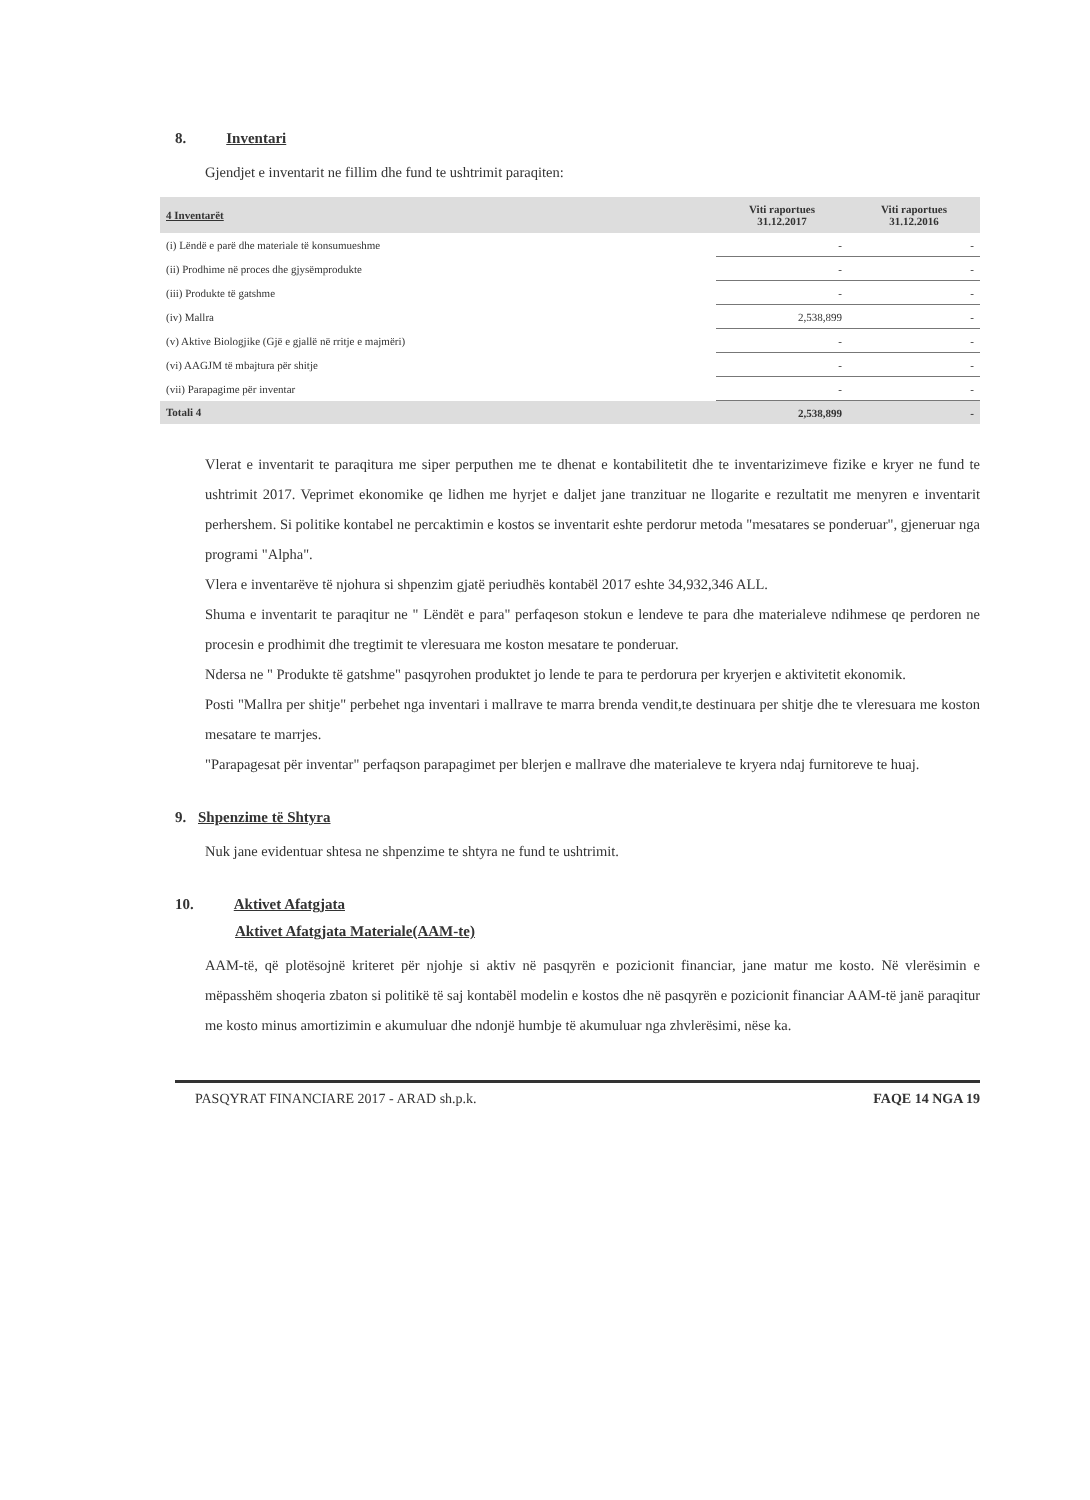8. Inventari
Gjendjet e inventarit ne fillim dhe fund te ushtrimit paraqiten:
| 4 Inventarët | Viti raportues 31.12.2017 | Viti raportues 31.12.2016 |
| --- | --- | --- |
| (i) Lëndë e parë dhe materiale të konsumueshme | - | - |
| (ii) Prodhime në proces dhe gjysëmprodukte | - | - |
| (iii) Produkte të gatshme | - | - |
| (iv) Mallra | 2,538,899 | - |
| (v) Aktive Biologjike (Gjë e gjallë në rritje e majmëri) | - | - |
| (vi) AAGJM të mbajtura për shitje | - | - |
| (vii) Parapagime për inventar | - | - |
| Totali 4 | 2,538,899 | - |
Vlerat e inventarit te paraqitura me siper perputhen me te dhenat e kontabilitetit dhe te inventarizimeve fizike e kryer ne fund te ushtrimit 2017. Veprimet ekonomike qe lidhen me hyrjet e daljet jane tranzituar ne llogarite e rezultatit me menyren e inventarit perhershem. Si politike kontabel ne percaktimin e kostos se inventarit eshte perdorur metoda "mesatares se ponderuar", gjeneruar nga programi "Alpha".
Vlera e inventarëve të njohura si shpenzim gjatë periudhës kontabël 2017 eshte 34,932,346 ALL.
Shuma e inventarit te paraqitur ne " Lëndët e para" perfaqeson stokun e lendeve te para dhe materialeve ndihmese qe perdoren ne procesin e prodhimit dhe tregtimit te vleresuara me koston mesatare te ponderuar.
Ndersa ne " Produkte të gatshme" pasqyrohen produktet jo lende te para te perdorura per kryerjen e aktivitetit ekonomik.
Posti "Mallra per shitje" perbehet nga inventari i mallrave te marra brenda vendit,te destinuara per shitje dhe te vleresuara me koston mesatare te marrjes.
"Parapagesat për inventar" perfaqson parapagimet per blerjen e mallrave dhe materialeve te kryera ndaj furnitoreve te huaj.
9. Shpenzime të Shtyra
Nuk jane evidentuar shtesa ne shpenzime te shtyra ne fund te ushtrimit.
10. Aktivet Afatgjata
Aktivet Afatgjata Materiale(AAM-te)
AAM-të, që plotësojnë kriteret për njohje si aktiv në pasqyrën e pozicionit financiar, jane matur me kosto. Në vlerësimin e mëpasshëm shoqeria zbaton si politikë të saj kontabël modelin e kostos dhe në pasqyrën e pozicionit financiar AAM-të janë paraqitur me kosto minus amortizimin e akumuluar dhe ndonjë humbje të akumuluar nga zhvlerësimi, nëse ka.
PASQYRAT FINANCIARE 2017 - ARAD sh.p.k. FAQE 14 NGA 19